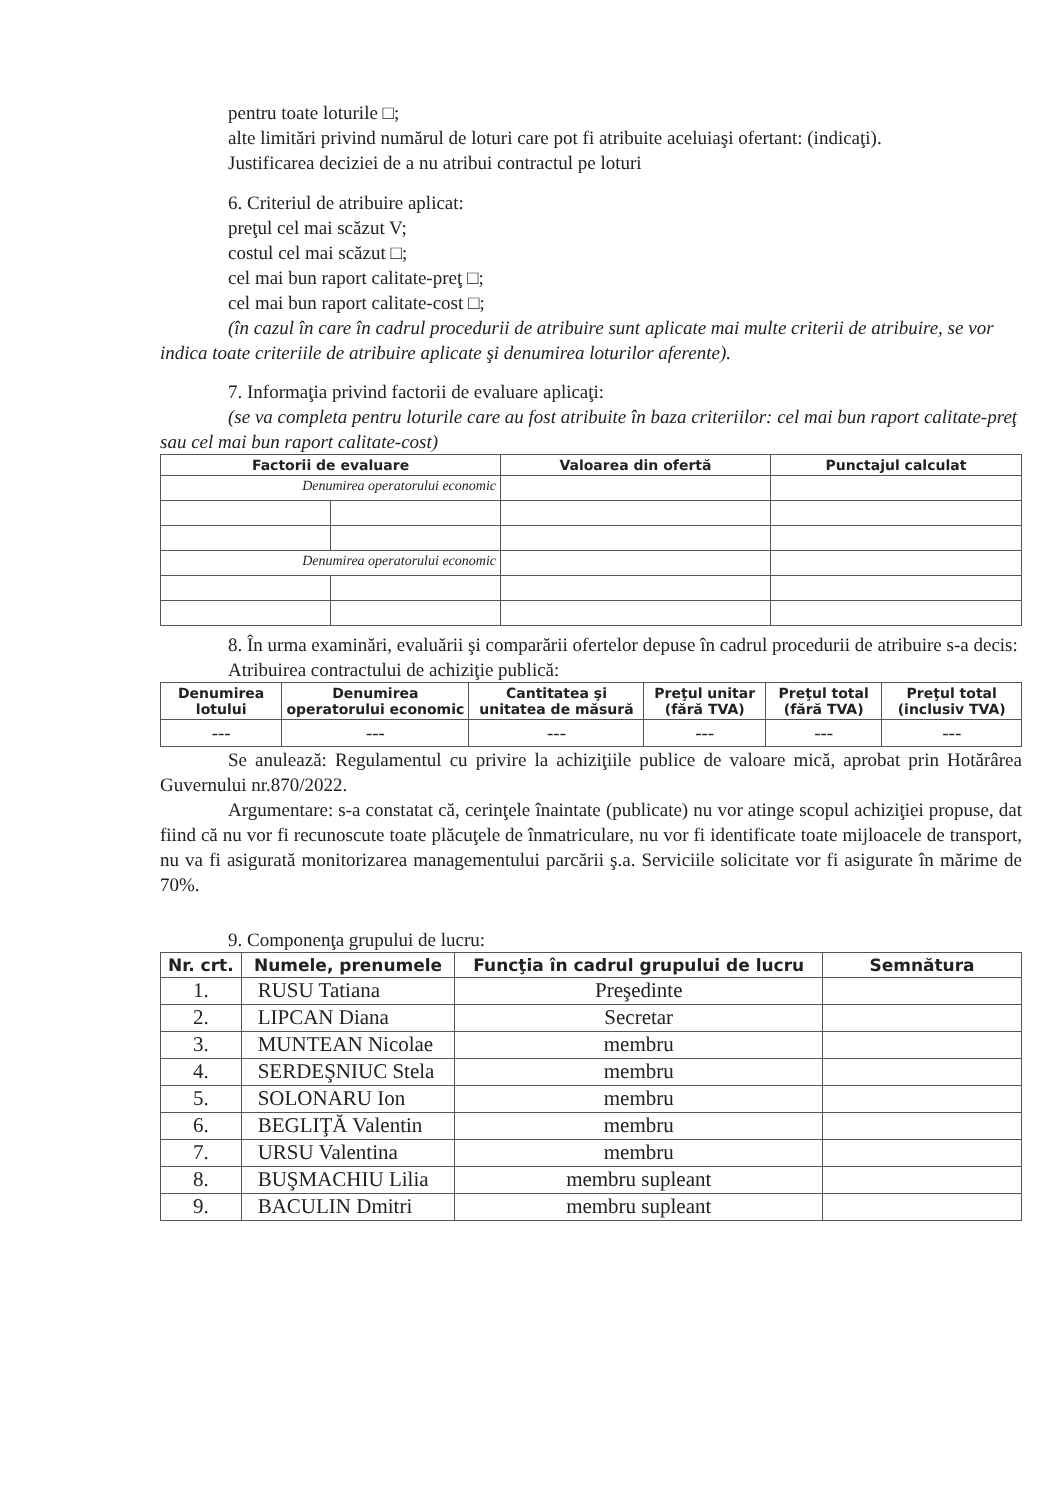pentru toate loturile □;
alte limitări privind numărul de loturi care pot fi atribuite aceluiaşi ofertant: (indicaţi).
Justificarea deciziei de a nu atribui contractul pe loturi
6. Criteriul de atribuire aplicat:
preţul cel mai scăzut V;
costul cel mai scăzut □;
cel mai bun raport calitate-preţ □;
cel mai bun raport calitate-cost □;
(în cazul în care în cadrul procedurii de atribuire sunt aplicate mai multe criterii de atribuire, se vor indica toate criteriile de atribuire aplicate şi denumirea loturilor aferente).
7. Informaţia privind factorii de evaluare aplicaţi:
(se va completa pentru loturile care au fost atribuite în baza criteriilor: cel mai bun raport calitate-preţ sau cel mai bun raport calitate-cost)
| Factorii de evaluare | | Valoarea din ofertă | Punctajul calculat |
| --- | --- | --- | --- |
| Denumirea operatorului economic | | | |
| Denumirea operatorului economic | | | |
8. În urma examinări, evaluării şi comparării ofertelor depuse în cadrul procedurii de atribuire s-a decis:
Atribuirea contractului de achiziţie publică:
| Denumirea lotului | Denumirea operatorului economic | Cantitatea şi unitatea de măsură | Preţul unitar (fără TVA) | Preţul total (fără TVA) | Preţul total (inclusiv TVA) |
| --- | --- | --- | --- | --- | --- |
| --- | --- | --- | --- | --- | --- |
Se anulează: Regulamentul cu privire la achiziţiile publice de valoare mică, aprobat prin Hotărârea Guvernului nr.870/2022.
Argumentare: s-a constatat că, cerinţele înaintate (publicate) nu vor atinge scopul achiziţiei propuse, dat fiind că nu vor fi recunoscute toate plăcuţele de înmatriculare, nu vor fi identificate toate mijloacele de transport, nu va fi asigurată monitorizarea managementului parcării ş.a. Serviciile solicitate vor fi asigurate în mărime de 70%.
9. Componenţa grupului de lucru:
| Nr. crt. | Numele, prenumele | Funcţia în cadrul grupului de lucru | Semnătura |
| --- | --- | --- | --- |
| 1. | RUSU Tatiana | Preşedinte | |
| 2. | LIPCAN Diana | Secretar | |
| 3. | MUNTEAN Nicolae | membru | |
| 4. | SERDEŞNIUC Stela | membru | |
| 5. | SOLONARU Ion | membru | |
| 6. | BEGLIŢĂ Valentin | membru | |
| 7. | URSU Valentina | membru | |
| 8. | BUŞMACHIU Lilia | membru supleant | |
| 9. | BACULIN Dmitri | membru supleant | |